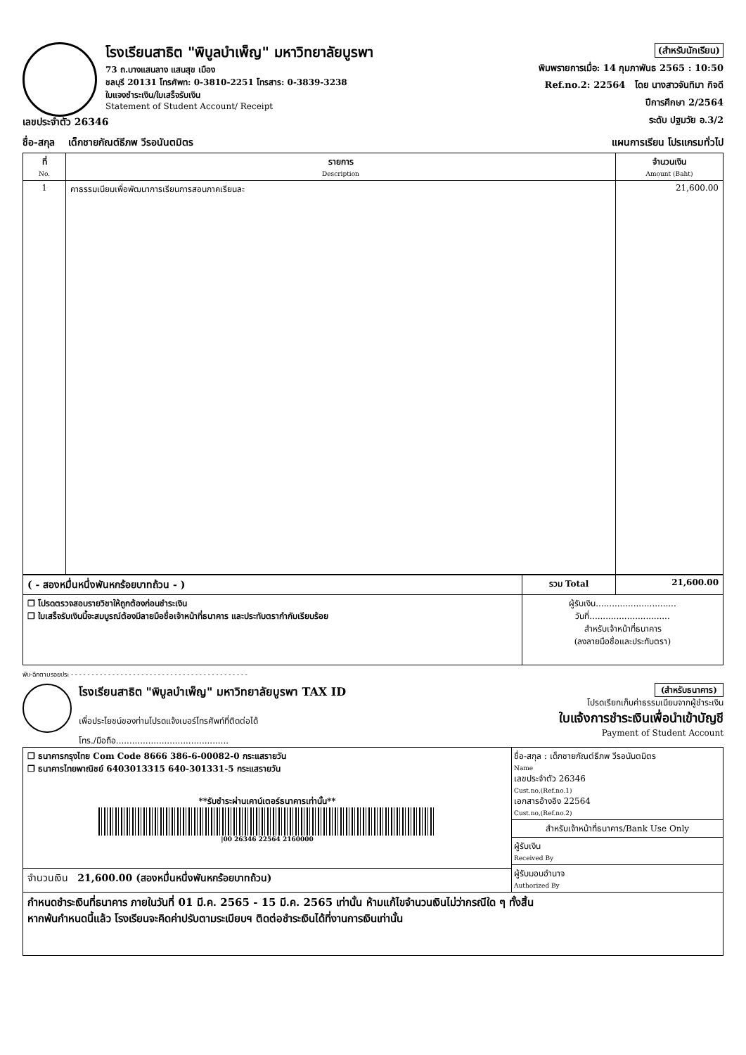โรงเรียนสาธิต "พิบูลบำเพ็ญ" มหาวิทยาลัยบูรพา
73 ถ.บางแสนลาง แสนสุข เมือง
ชลบุรี 20131 โทรศัพท: 0-3810-2251 โทรสาร: 0-3839-3238
ใบแจงชำระเงิน/ใบเสร็จรับเงิน
Statement of Student Account/ Receipt
(สำหรับนักเรียน)
พิมพรายการเมื่อ: 14 กุมภาพันธ 2565 : 10:50
Ref.no.2: 22564 โดย นางสาวจันทิมา กิจดี
ปีการศึกษา 2/2564
ระดับ ปฐมวัย อ.3/2
เลขประจำตัว 26346
ชื่อ-สกุล เด็กชายกัณต์ธีภพ วีรอนันตมิตร แผนการเรียน โปรแกรมทั่วไป
| ที่ No. | รายการ Description | จำนวนเงิน Amount (Baht) |
| --- | --- | --- |
| 1 | คาธรรมเนียมเพื่อพัฒนาการเรียนการสอนภาคเรียนละ | 21,600.00 |
| ( - สองหมื่นหนึ่งพันหกร้อยบาทถ้วน - ) | รวม Total | 21,600.00 |
| ❒ โปรดตรวจสอบรายวิชาให้ถูกต้องก่อนชำระเงิน ❒ ใบเสร็จรับเงินนี้จะสมบูรณ์ต้องมีลายมือชื่อเจ้าหน้าที่ธนาคาร และประทับตรากำกับเรียบร้อย | ผู้รับเงิน.............................. วันที่.............................. สำหรับเจ้าหน้าที่ธนาคาร (ลงลายมือชื่อและประทับตรา) | |
พับ-ฉีกตามรอยประ - - - - - - - - - - - - - - - - - - - - - - - - - - - - - - - - - - - - - - - - - - -
โรงเรียนสาธิต "พิบูลบำเพ็ญ" มหาวิทยาลัยบูรพา TAX ID
เพื่อประโยชน์ของท่านโปรดแจ้งเบอร์โทรศัพท์ที่ติดต่อได้
โทร./มือถือ..........................................
(สำหรับธนาคาร)
โปรดเรียกเก็บค่าธรรมเนียมจากผู้ชำระเงิน
ใบแจ้งการชำระเงินเพื่อนำเข้าบัญชี
Payment of Student Account
| ❒ ธนาคารกรุงไทย Com Code 8666 386-6-00082-0 กระแสรายวัน ❒ ธนาคารไทยพาณิชย์ 6403013315 640-301331-5 กระแสรายวัน **รับชำระผ่านเคาน์เตอร์ธนาคารเท่านั้น** /00 26346 22564 2160000 | ชื่อ-สกุล : เด็กชายกัณต์ธีภพ วีรอนันตมิตร Name เลขประจำตัว 26346 Cust.no,(Ref.no.1) เอกสารอ้างอิง 22564 Cust.no,(Ref.no.2) สำหรับเจ้าหน้าที่ธนาคาร/Bank Use Only ผู้รับเงิน Received By ผู้รับมอบอำนาจ Authorized By |
| จำนวนเงิน 21,600.00 (สองหมื่นหนึ่งพันหกร้อยบาทถ้วน) | |
| กำหนดชำระเงินที่ธนาคาร ภายในวันที่ 01 มี.ค. 2565 - 15 มี.ค. 2565 เท่านั้น ห้ามแก้ไขจำนวนเงินไม่ว่ากรณีใด ๆ ทั้งสิ้น หากพ้นกำหนดนี้แล้ว โรงเรียนจะคิดค่าปรับตามระเบียบฯ ติดต่อชำระเงินได้ที่งานการเงินเท่านั้น | |